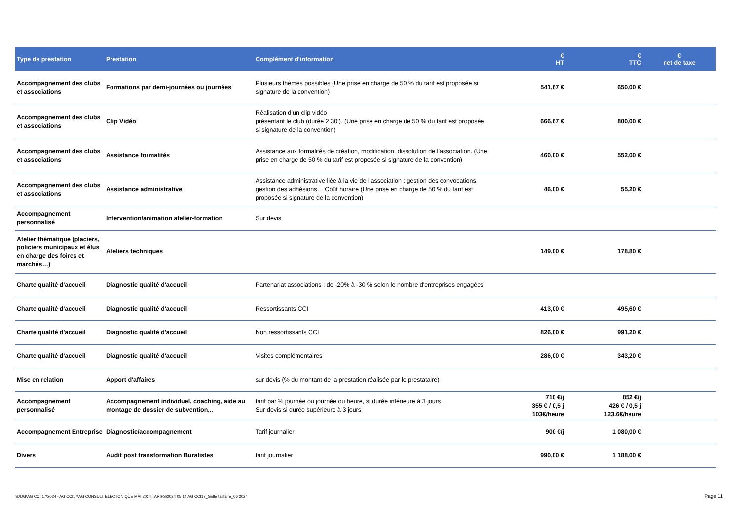| Type de prestation | Prestation | Complément d'information | € HT | € TTC | € net de taxe |
| --- | --- | --- | --- | --- | --- |
| Accompagnement des clubs et associations | Formations par demi-journées ou journées | Plusieurs thèmes possibles (Une prise en charge de 50 % du tarif est proposée si signature de la convention) | 541,67 € | 650,00 € | |
| Accompagnement des clubs et associations | Clip Vidéo | Réalisation d’un clip vidéo présentant le club (durée 2.30’). (Une prise en charge de 50 % du tarif est proposée si signature de la convention) | 666,67 € | 800,00 € | |
| Accompagnement des clubs et associations | Assistance formalités | Assistance aux formalités de création, modification, dissolution de l’association. (Une prise en charge de 50 % du tarif est proposée si signature de la convention) | 460,00 € | 552,00 € | |
| Accompagnement des clubs et associations | Assistance administrative | Assistance administrative liée à la vie de l’association : gestion des convocations, gestion des adhésions… Coût horaire (Une prise en charge de 50 % du tarif est proposée si signature de la convention) | 46,00 € | 55,20 € | |
| Accompagnement personnalisé | Intervention/animation atelier-formation | Sur devis | | | |
| Atelier thématique (placiers, policiers municipaux et élus en charge des foires et marchés…) | Ateliers techniques | | 149,00 € | 178,80 € | |
| Charte qualité d'accueil | Diagnostic qualité d'accueil | Partenariat associations : de -20% à -30 % selon le nombre d'entreprises engagées | | | |
| Charte qualité d'accueil | Diagnostic qualité d'accueil | Ressortissants CCI | 413,00 € | 495,60 € | |
| Charte qualité d'accueil | Diagnostic qualité d'accueil | Non ressortissants CCI | 826,00 € | 991,20 € | |
| Charte qualité d'accueil | Diagnostic qualité d'accueil | Visites complémentaires | 286,00 € | 343,20 € | |
| Mise en relation | Apport d'affaires | sur devis (% du montant de la prestation réalisée par le prestataire) | | | |
| Accompagnement personnalisé | Accompagnement individuel, coaching, aide au montage de dossier de subvention... | tarif par ½ journée ou journée ou heure, si durée inférieure à 3 jours Sur devis si durée supérieure à 3 jours | 710 €/j 355 € / 0,5 j 103€/heure | 852 €/j 426 € / 0,5 j 123.6€/heure | |
| Accompagnement Entreprise | Diagnostic/accompagnement | Tarif journalier | 900 €/j | 1 080,00 € | |
| Divers | Audit post transformation Buralistes | tarif journalier | 990,00 € | 1 188,00 € | |
S:\DG\AG CCI 17\2024 - AG CCI17\AG CONSULT ELECTONIQUE MAI 2024 TARIFS\2024 05 14 AG CCI17_Grille tarifaire_06 2024
Page 11